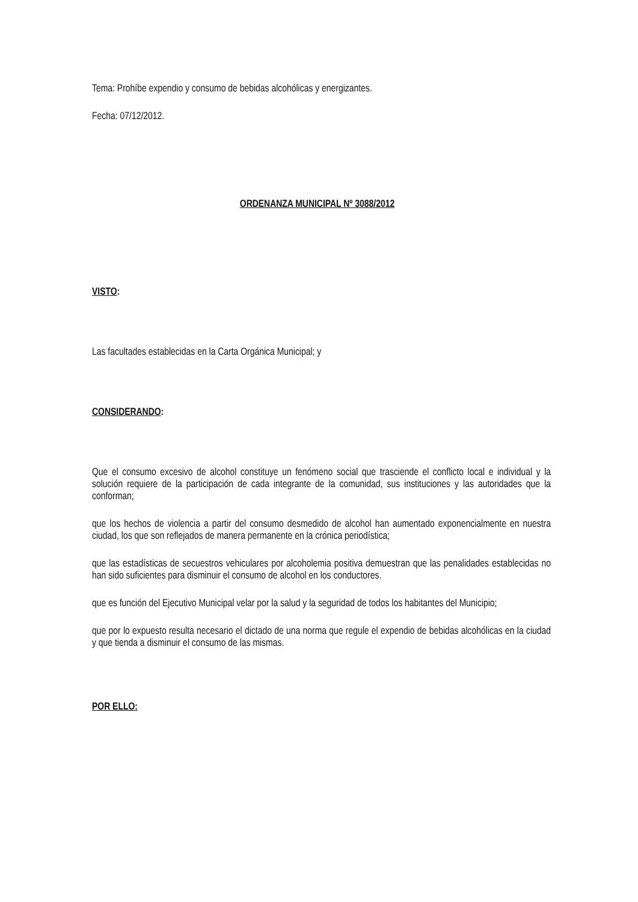Tema: Prohíbe expendio y consumo de bebidas alcohólicas y energizantes.
Fecha: 07/12/2012.
ORDENANZA MUNICIPAL Nº 3088/2012
VISTO:
Las facultades establecidas en la Carta Orgánica Municipal; y
CONSIDERANDO:
Que el consumo excesivo de alcohol constituye un fenómeno social que trasciende el conflicto local e individual y la solución requiere de la participación de cada integrante de la comunidad, sus instituciones y las autoridades que la conforman;
que los hechos de violencia a partir del consumo desmedido de alcohol han aumentado exponencialmente en nuestra ciudad, los que son reflejados de manera permanente en la crónica periodística;
que las estadísticas de secuestros vehiculares por alcoholemia positiva demuestran que las penalidades establecidas no han sido suficientes para disminuir el consumo de alcohol en los conductores.
que es función del Ejecutivo Municipal velar por la salud y la seguridad de todos los habitantes del Municipio;
que por lo expuesto resulta necesario el dictado de una norma que regule el expendio de bebidas alcohólicas en la ciudad y que tienda a disminuir el consumo de las mismas.
POR ELLO: